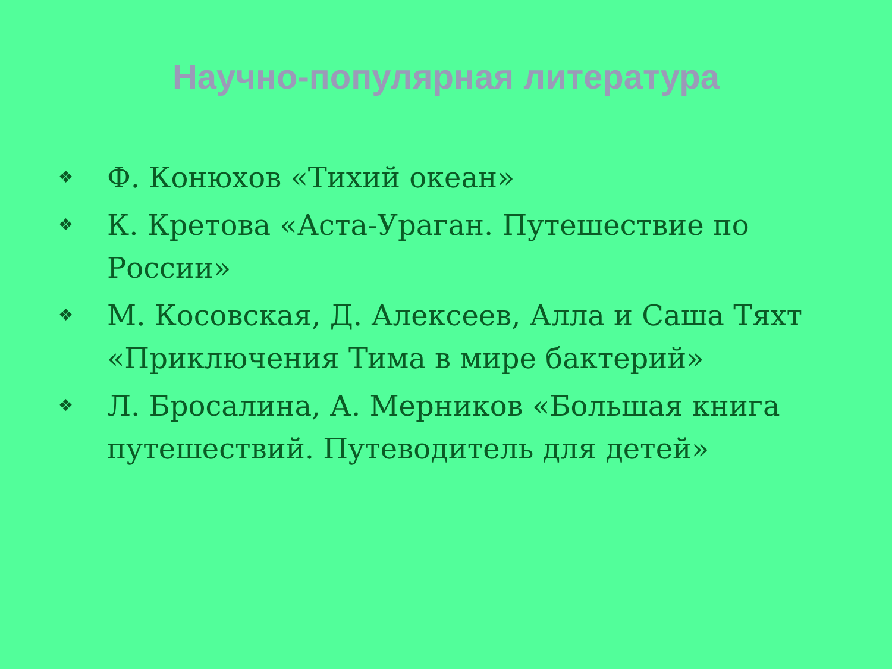Научно-популярная литература
❖ Ф. Конюхов «Тихий океан»
❖ К. Кретова «Аста-Ураган. Путешествие по России»
❖ М. Косовская, Д. Алексеев, Алла и Саша Тяхт «Приключения Тима в мире бактерий»
❖ Л. Бросалина, А. Мерников «Большая книга путешествий. Путеводитель для детей»